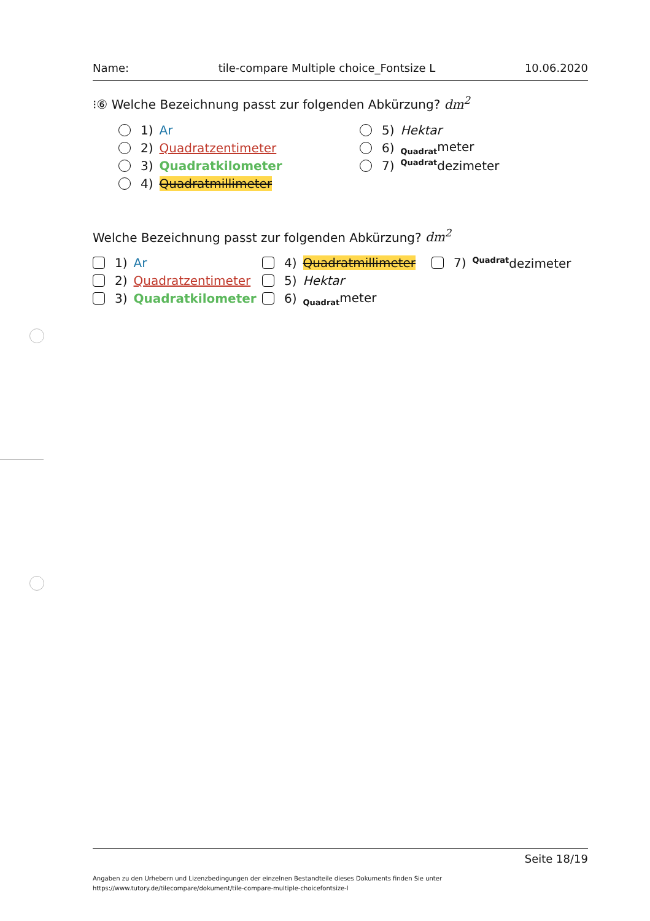Name: tile-compare Multiple choice_Fontsize L 10.06.2020
⁝⑥ Welche Bezeichnung passt zur folgenden Abkürzung? dm<sup>2</sup>
1) Ar
2) Quadratzentimeter
3) Quadratkilometer
4) Quadratmillimeter
5) Hektar
6) <sub>Quadrat</sub>meter
7) <sup>Quadrat</sup>dezimeter
Welche Bezeichnung passt zur folgenden Abkürzung? dm<sup>2</sup>
1) Ar
2) Quadratzentimeter
3) Quadratkilometer
4) Quadratmillimeter
5) Hektar
6) <sub>Quadrat</sub>meter
7) <sup>Quadrat</sup>dezimeter
Seite 18/19
Angaben zu den Urhebern und Lizenzbedingungen der einzelnen Bestandteile dieses Dokuments finden Sie unter
https://www.tutory.de/tilecompare/dokument/tile-compare-multiple-choicefontsize-l